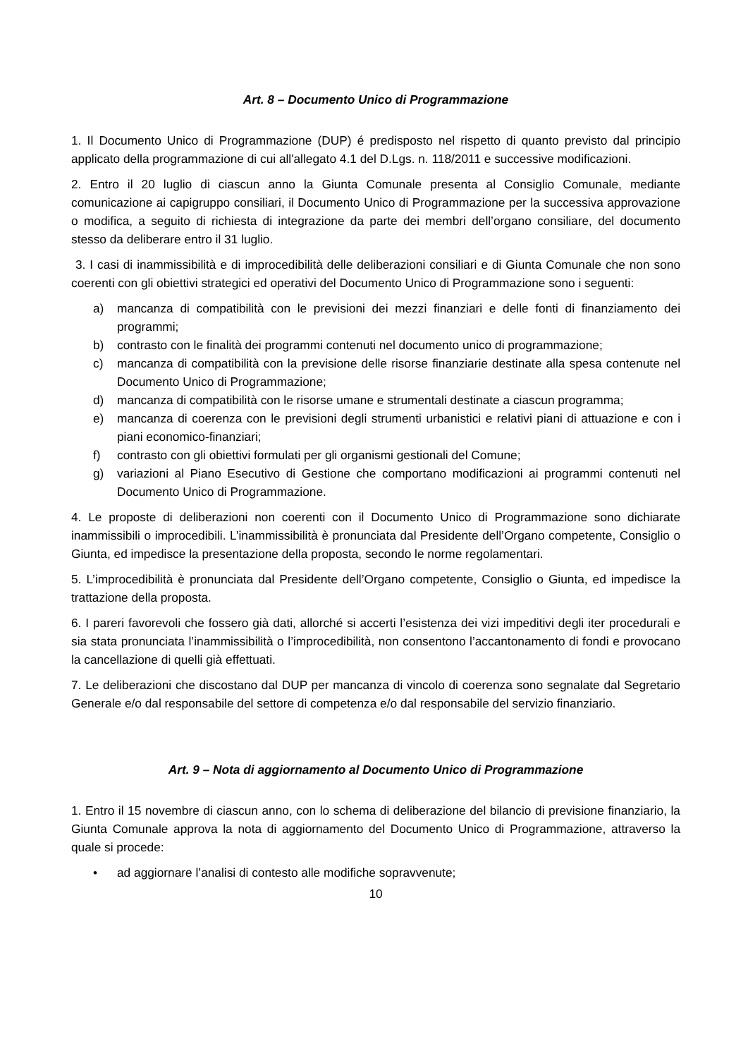Art. 8 – Documento Unico di Programmazione
1. Il Documento Unico di Programmazione (DUP) é predisposto nel rispetto di quanto previsto dal principio applicato della programmazione di cui all'allegato 4.1 del D.Lgs. n. 118/2011 e successive modificazioni.
2. Entro il 20 luglio di ciascun anno la Giunta Comunale presenta al Consiglio Comunale, mediante comunicazione ai capigruppo consiliari, il Documento Unico di Programmazione per la successiva approvazione o modifica, a seguito di richiesta di integrazione da parte dei membri dell’organo consiliare, del documento stesso da deliberare entro il 31 luglio.
3. I casi di inammissibilità e di improcedibilità delle deliberazioni consiliari e di Giunta Comunale che non sono coerenti con gli obiettivi strategici ed operativi del Documento Unico di Programmazione sono i seguenti:
a) mancanza di compatibilità con le previsioni dei mezzi finanziari e delle fonti di finanziamento dei programmi;
b) contrasto con le finalità dei programmi contenuti nel documento unico di programmazione;
c) mancanza di compatibilità con la previsione delle risorse finanziarie destinate alla spesa contenute nel Documento Unico di Programmazione;
d) mancanza di compatibilità con le risorse umane e strumentali destinate a ciascun programma;
e) mancanza di coerenza con le previsioni degli strumenti urbanistici e relativi piani di attuazione e con i piani economico-finanziari;
f) contrasto con gli obiettivi formulati per gli organismi gestionali del Comune;
g) variazioni al Piano Esecutivo di Gestione che comportano modificazioni ai programmi contenuti nel Documento Unico di Programmazione.
4. Le proposte di deliberazioni non coerenti con il Documento Unico di Programmazione sono dichiarate inammissibili o improcedibili. L’inammissibilità è pronunciata dal Presidente dell’Organo competente, Consiglio o Giunta, ed impedisce la presentazione della proposta, secondo le norme regolamentari.
5. L’improcedibilità è pronunciata dal Presidente dell’Organo competente, Consiglio o Giunta, ed impedisce la trattazione della proposta.
6. I pareri favorevoli che fossero già dati, allorché si accerti l’esistenza dei vizi impeditivi degli iter procedurali e sia stata pronunciata l’inammissibilità o l’improcedibilità, non consentono l’accantonamento di fondi e provocano la cancellazione di quelli già effettuati.
7. Le deliberazioni che discostano dal DUP per mancanza di vincolo di coerenza sono segnalate dal Segretario Generale e/o dal responsabile del settore di competenza e/o dal responsabile del servizio finanziario.
Art. 9 – Nota di aggiornamento al Documento Unico di Programmazione
1. Entro il 15 novembre di ciascun anno, con lo schema di deliberazione del bilancio di previsione finanziario, la Giunta Comunale approva la nota di aggiornamento del Documento Unico di Programmazione, attraverso la quale si procede:
• ad aggiornare l’analisi di contesto alle modifiche sopravvenute;
10